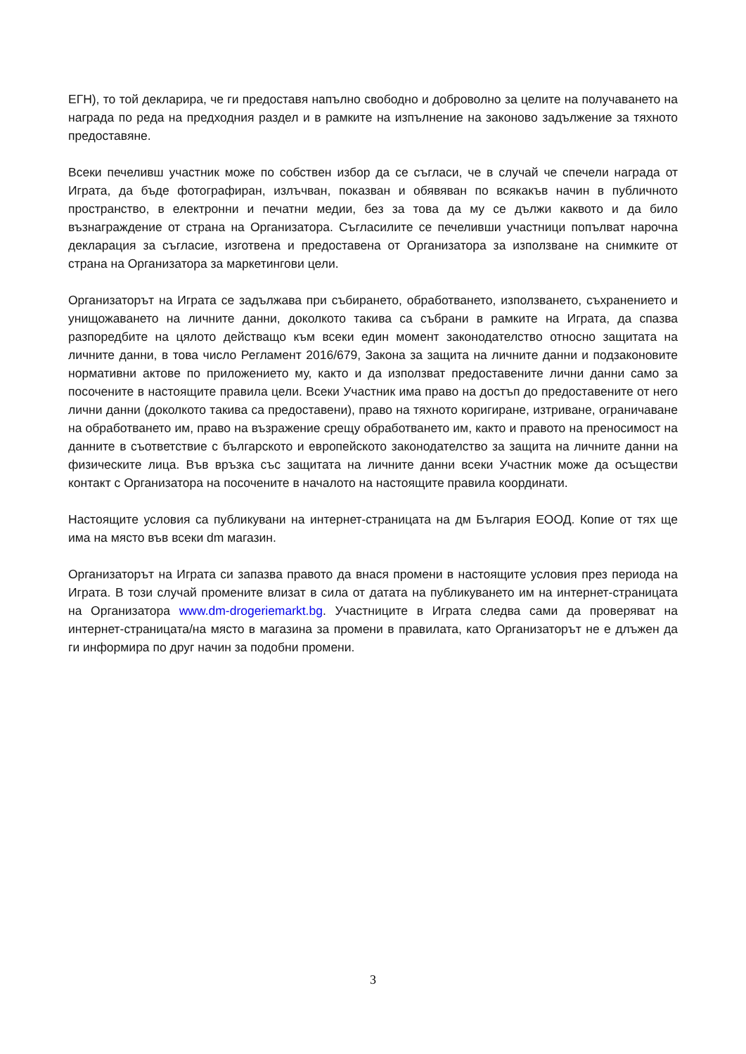ЕГН), то той декларира, че ги предоставя напълно свободно и доброволно за целите на получаването на награда по реда на предходния раздел и в рамките на изпълнение на законово задължение за тяхното предоставяне.
Всеки печеливш участник може по собствен избор да се съгласи, че в случай че спечели награда от Играта, да бъде фотографиран, излъчван, показван и обявяван по всякакъв начин в публичното пространство, в електронни и печатни медии, без за това да му се дължи каквото и да било възнаграждение от страна на Организатора. Съгласилите се печеливши участници попълват нарочна декларация за съгласие, изготвена и предоставена от Организатора за използване на снимките от страна на Организатора за маркетингови цели.
Организаторът на Играта се задължава при събирането, обработването, използването, съхранението и унищожаването на личните данни, доколкото такива са събрани в рамките на Играта, да спазва разпоредбите на цялото действащо към всеки един момент законодателство относно защитата на личните данни, в това число Регламент 2016/679, Закона за защита на личните данни и подзаконовите нормативни актове по приложението му, както и да използват предоставените лични данни само за посочените в настоящите правила цели. Всеки Участник има право на достъп до предоставените от него лични данни (доколкото такива са предоставени), право на тяхното коригиране, изтриване, ограничаване на обработването им, право на възражение срещу обработването им, както и правото на преносимост на данните в съответствие с българското и европейското законодателство за защита на личните данни на физическите лица. Във връзка със защитата на личните данни всеки Участник може да осъществи контакт с Организатора на посочените в началото на настоящите правила координати.
Настоящите условия са публикувани на интернет-страницата на дм България ЕООД. Копие от тях ще има на място във всеки dm магазин.
Организаторът на Играта си запазва правото да внася промени в настоящите условия през периода на Играта. В този случай промените влизат в сила от датата на публикуването им на интернет-страницата на Организатора www.dm-drogeriemarkt.bg. Участниците в Играта следва сами да проверяват на интернет-страницата/на място в магазина за промени в правилата, като Организаторът не е длъжен да ги информира по друг начин за подобни промени.
3